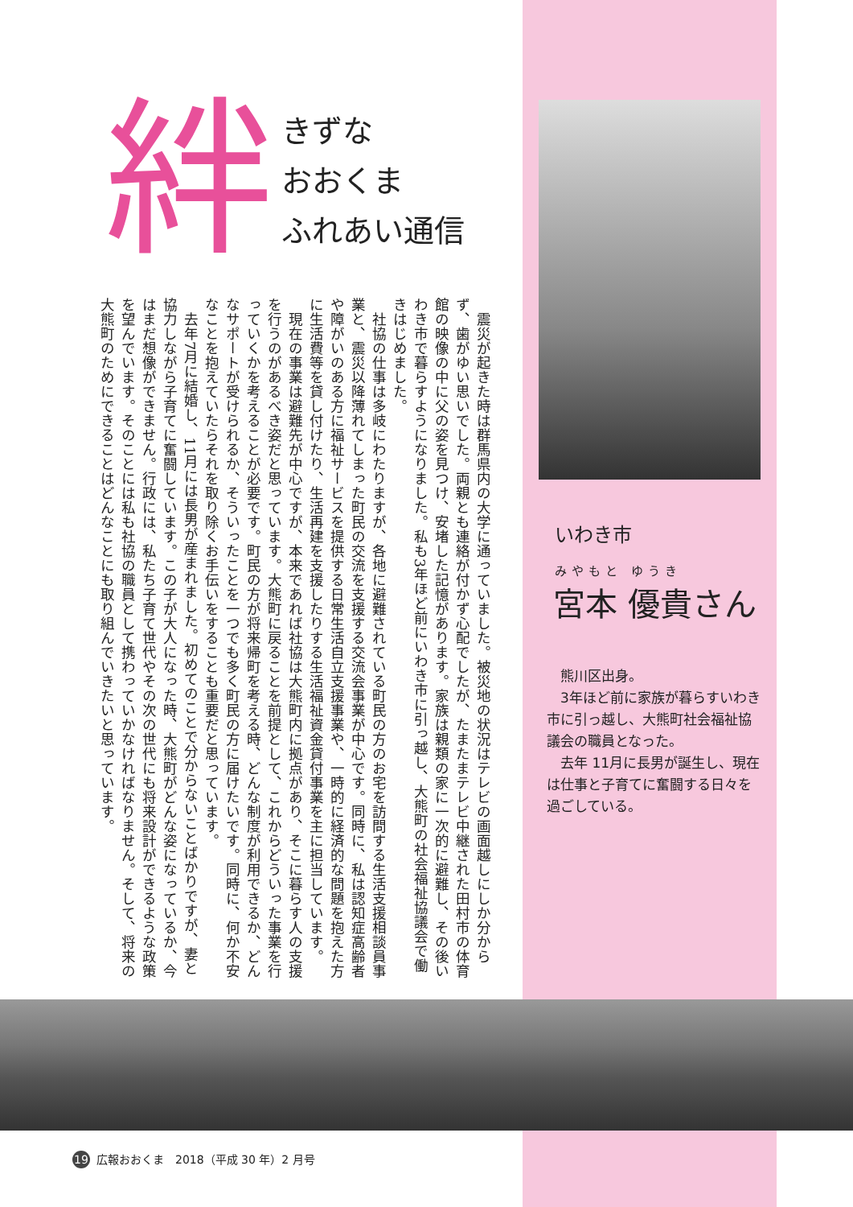絆
きずな
おおくま
ふれあい通信
震災が起きた時は群馬県内の大学に通っていました。被災地の状況はテレビの画面越しにしか分からず、歯がゆい思いでした。両親とも連絡が付かず心配でしたが、たまたまテレビ中継された田村市の体育館の映像の中に父の姿を見つけ、安堵した記憶があります。家族は親類の家に一次的に避難し、その後いわき市で暮らすようになりました。私も3年ほど前にいわき市に引っ越し、大熊町の社会福祉協議会で働きはじめました。
社協の仕事は多岐にわたりますが、各地に避難されている町民の方のお宅を訪問する生活支援相談員事業と、震災以降薄れてしまった町民の交流を支援する交流会事業が中心です。同時に、私は認知症高齢者や障がいのある方に福祉サービスを提供する日常生活自立支援事業や、一時的に経済的な問題を抱えた方に生活費等を貸し付けたり、生活再建を支援したりする生活福祉資金貸付事業を主に担当しています。
現在の事業は避難先が中心ですが、本来であれば社協は大熊町内に拠点があり、そこに暮らす人の支援を行うのがあるべき姿だと思っています。大熊町に戻ることを前提として、これからどういった事業を行っていくかを考えることが必要です。町民の方が将来帰町を考える時、どんな制度が利用できるか、どんなサポートが受けられるか、そういったことを一つでも多く町民の方に届けたいです。同時に、何か不安なことを抱えていたらそれを取り除くお手伝いをすることも重要だと思っています。
去年7月に結婚し、11月には長男が産まれました。初めてのことで分からないことばかりですが、妻と協力しながら子育てに奮闘しています。この子が大人になった時、大熊町がどんな姿になっているか、今はまだ想像ができません。行政には、私たち子育て世代やその次の世代にも将来設計ができるような政策を望んでいます。そのことには私も社協の職員として携わっていかなければなりません。そして、将来の大熊町のためにできることはどんなことにも取り組んでいきたいと思っています。
いわき市
みやもと ゆうき
宮本 優貴さん
熊川区出身。
3年ほど前に家族が暮らすいわき市に引っ越し、大熊町社会福祉協議会の職員となった。
去年 11月に長男が誕生し、現在は仕事と子育てに奮闘する日々を過ごしている。
19 広報おおくま　2018（平成 30 年）2 月号